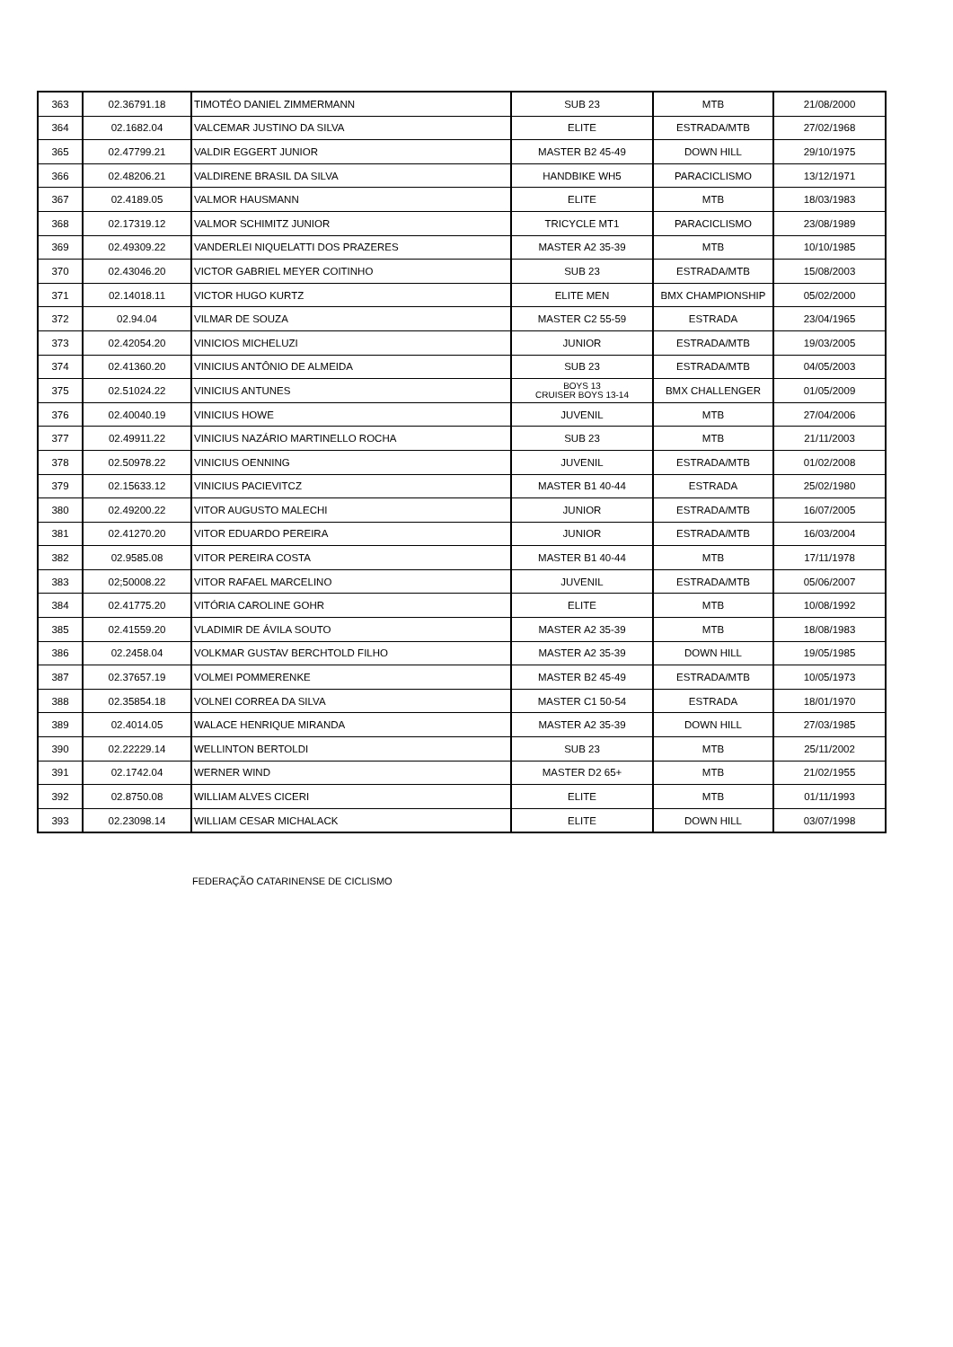| 363 | 02.36791.18 | TIMOTÉO DANIEL ZIMMERMANN | SUB 23 | MTB | 21/08/2000 |
| 364 | 02.1682.04 | VALCEMAR JUSTINO DA SILVA | ELITE | ESTRADA/MTB | 27/02/1968 |
| 365 | 02.47799.21 | VALDIR EGGERT JUNIOR | MASTER B2 45-49 | DOWN HILL | 29/10/1975 |
| 366 | 02.48206.21 | VALDIRENE BRASIL DA SILVA | HANDBIKE WH5 | PARACICLISMO | 13/12/1971 |
| 367 | 02.4189.05 | VALMOR HAUSMANN | ELITE | MTB | 18/03/1983 |
| 368 | 02.17319.12 | VALMOR SCHIMITZ JUNIOR | TRICYCLE MT1 | PARACICLISMO | 23/08/1989 |
| 369 | 02.49309.22 | VANDERLEI NIQUELATTI DOS PRAZERES | MASTER A2 35-39 | MTB | 10/10/1985 |
| 370 | 02.43046.20 | VICTOR GABRIEL MEYER COITINHO | SUB 23 | ESTRADA/MTB | 15/08/2003 |
| 371 | 02.14018.11 | VICTOR HUGO KURTZ | ELITE MEN | BMX CHAMPIONSHIP | 05/02/2000 |
| 372 | 02.94.04 | VILMAR DE SOUZA | MASTER C2 55-59 | ESTRADA | 23/04/1965 |
| 373 | 02.42054.20 | VINICIOS MICHELUZI | JUNIOR | ESTRADA/MTB | 19/03/2005 |
| 374 | 02.41360.20 | VINICIUS ANTÔNIO DE ALMEIDA | SUB 23 | ESTRADA/MTB | 04/05/2003 |
| 375 | 02.51024.22 | VINICIUS ANTUNES | BOYS 13 CRUISER BOYS 13-14 | BMX CHALLENGER | 01/05/2009 |
| 376 | 02.40040.19 | VINICIUS HOWE | JUVENIL | MTB | 27/04/2006 |
| 377 | 02.49911.22 | VINICIUS NAZÁRIO MARTINELLO ROCHA | SUB 23 | MTB | 21/11/2003 |
| 378 | 02.50978.22 | VINICIUS OENNING | JUVENIL | ESTRADA/MTB | 01/02/2008 |
| 379 | 02.15633.12 | VINICIUS PACIEVITCZ | MASTER B1 40-44 | ESTRADA | 25/02/1980 |
| 380 | 02.49200.22 | VITOR AUGUSTO MALECHI | JUNIOR | ESTRADA/MTB | 16/07/2005 |
| 381 | 02.41270.20 | VITOR EDUARDO PEREIRA | JUNIOR | ESTRADA/MTB | 16/03/2004 |
| 382 | 02.9585.08 | VITOR PEREIRA COSTA | MASTER B1 40-44 | MTB | 17/11/1978 |
| 383 | 02;50008.22 | VITOR RAFAEL MARCELINO | JUVENIL | ESTRADA/MTB | 05/06/2007 |
| 384 | 02.41775.20 | VITÓRIA CAROLINE GOHR | ELITE | MTB | 10/08/1992 |
| 385 | 02.41559.20 | VLADIMIR DE ÁVILA SOUTO | MASTER A2 35-39 | MTB | 18/08/1983 |
| 386 | 02.2458.04 | VOLKMAR GUSTAV BERCHTOLD FILHO | MASTER A2 35-39 | DOWN HILL | 19/05/1985 |
| 387 | 02.37657.19 | VOLMEI POMMERENKE | MASTER B2 45-49 | ESTRADA/MTB | 10/05/1973 |
| 388 | 02.35854.18 | VOLNEI CORREA DA SILVA | MASTER C1 50-54 | ESTRADA | 18/01/1970 |
| 389 | 02.4014.05 | WALACE HENRIQUE MIRANDA | MASTER A2 35-39 | DOWN HILL | 27/03/1985 |
| 390 | 02.22229.14 | WELLINTON BERTOLDI | SUB 23 | MTB | 25/11/2002 |
| 391 | 02.1742.04 | WERNER WIND | MASTER D2 65+ | MTB | 21/02/1955 |
| 392 | 02.8750.08 | WILLIAM ALVES CICERI | ELITE | MTB | 01/11/1993 |
| 393 | 02.23098.14 | WILLIAM CESAR MICHALACK | ELITE | DOWN HILL | 03/07/1998 |
FEDERAÇÃO CATARINENSE DE CICLISMO